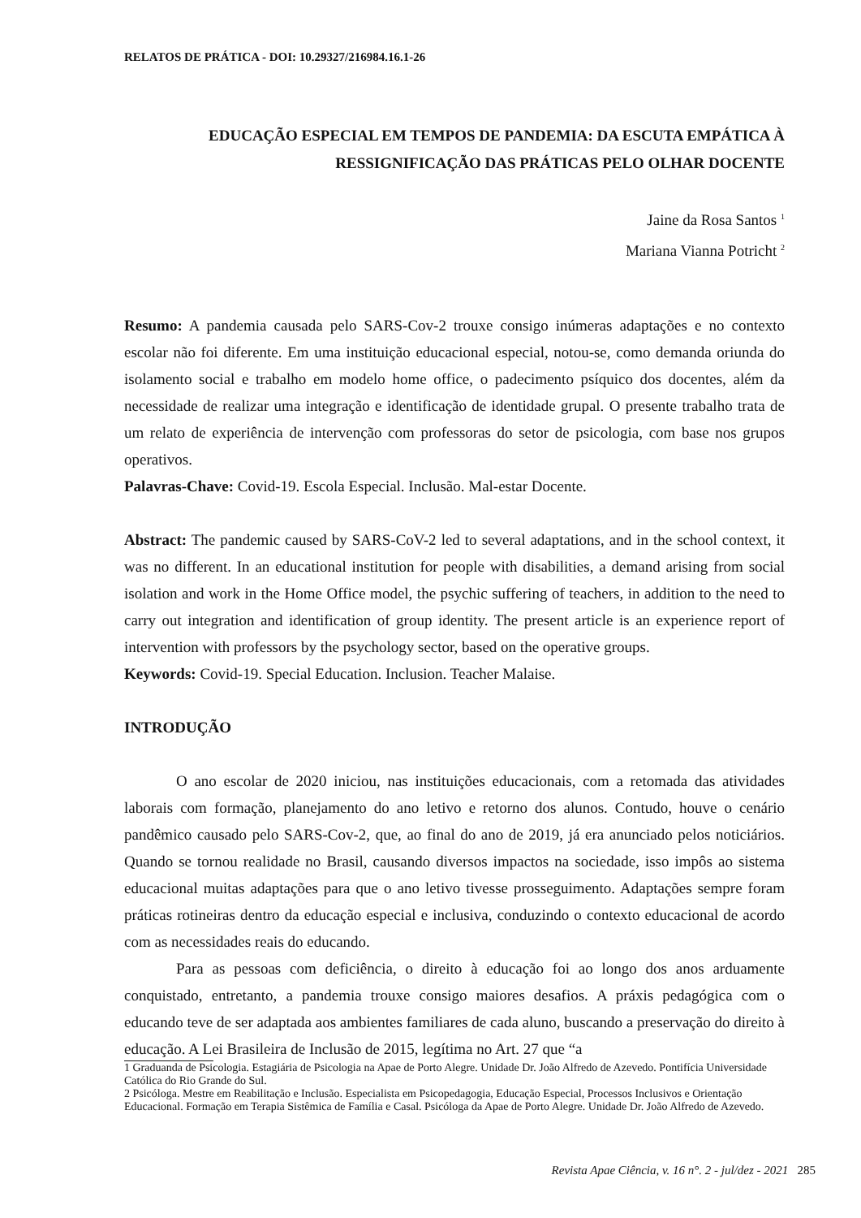RELATOS DE PRÁTICA - DOI: 10.29327/216984.16.1-26
EDUCAÇÃO ESPECIAL EM TEMPOS DE PANDEMIA: DA ESCUTA EMPÁTICA À
RESSIGNIFICAÇÃO DAS PRÁTICAS PELO OLHAR DOCENTE
Jaine da Rosa Santos <sup>1</sup>
Mariana Vianna Potricht <sup>2</sup>
Resumo: A pandemia causada pelo SARS-Cov-2 trouxe consigo inúmeras adaptações e no contexto escolar não foi diferente. Em uma instituição educacional especial, notou-se, como demanda oriunda do isolamento social e trabalho em modelo home office, o padecimento psíquico dos docentes, além da necessidade de realizar uma integração e identificação de identidade grupal. O presente trabalho trata de um relato de experiência de intervenção com professoras do setor de psicologia, com base nos grupos operativos.
Palavras-Chave: Covid-19. Escola Especial. Inclusão. Mal-estar Docente.
Abstract: The pandemic caused by SARS-CoV-2 led to several adaptations, and in the school context, it was no different. In an educational institution for people with disabilities, a demand arising from social isolation and work in the Home Office model, the psychic suffering of teachers, in addition to the need to carry out integration and identification of group identity. The present article is an experience report of intervention with professors by the psychology sector, based on the operative groups.
Keywords: Covid-19. Special Education. Inclusion. Teacher Malaise.
INTRODUÇÃO
O ano escolar de 2020 iniciou, nas instituições educacionais, com a retomada das atividades laborais com formação, planejamento do ano letivo e retorno dos alunos. Contudo, houve o cenário pandêmico causado pelo SARS-Cov-2, que, ao final do ano de 2019, já era anunciado pelos noticiários. Quando se tornou realidade no Brasil, causando diversos impactos na sociedade, isso impôs ao sistema educacional muitas adaptações para que o ano letivo tivesse prosseguimento. Adaptações sempre foram práticas rotineiras dentro da educação especial e inclusiva, conduzindo o contexto educacional de acordo com as necessidades reais do educando.
Para as pessoas com deficiência, o direito à educação foi ao longo dos anos arduamente conquistado, entretanto, a pandemia trouxe consigo maiores desafios. A práxis pedagógica com o educando teve de ser adaptada aos ambientes familiares de cada aluno, buscando a preservação do direito à educação. A Lei Brasileira de Inclusão de 2015, legítima no Art. 27 que “a
1 Graduanda de Psicologia. Estagiária de Psicologia na Apae de Porto Alegre. Unidade Dr. João Alfredo de Azevedo. Pontifícia Universidade Católica do Rio Grande do Sul.
2 Psicóloga. Mestre em Reabilitação e Inclusão. Especialista em Psicopedagogia, Educação Especial, Processos Inclusivos e Orientação Educacional. Formação em Terapia Sistêmica de Família e Casal. Psicóloga da Apae de Porto Alegre. Unidade Dr. João Alfredo de Azevedo.
Revista Apae Ciência, v. 16 n°. 2 - jul/dez - 2021 285